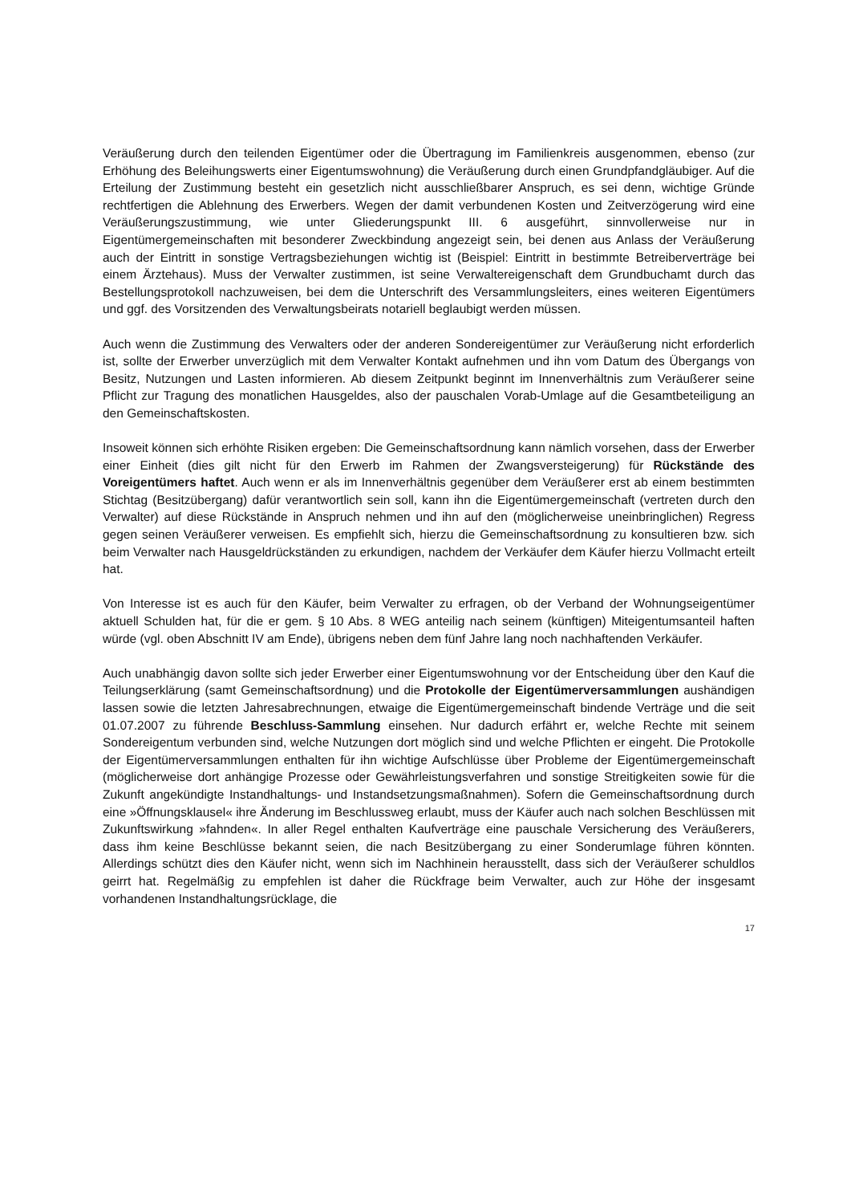Veräußerung durch den teilenden Eigentümer oder die Übertragung im Familienkreis ausgenommen, ebenso (zur Erhöhung des Beleihungswerts einer Eigentumswohnung) die Veräußerung durch einen Grundpfandgläubiger. Auf die Erteilung der Zustimmung besteht ein gesetzlich nicht ausschließbarer Anspruch, es sei denn, wichtige Gründe rechtfertigen die Ablehnung des Erwerbers. Wegen der damit verbundenen Kosten und Zeitverzögerung wird eine Veräußerungszustimmung, wie unter Gliederungspunkt III. 6 ausgeführt, sinnvollerweise nur in Eigentümergemeinschaften mit besonderer Zweckbindung angezeigt sein, bei denen aus Anlass der Veräußerung auch der Eintritt in sonstige Vertragsbeziehungen wichtig ist (Beispiel: Eintritt in bestimmte Betreiberverträge bei einem Ärztehaus). Muss der Verwalter zustimmen, ist seine Verwaltereigenschaft dem Grundbuchamt durch das Bestellungsprotokoll nachzuweisen, bei dem die Unterschrift des Versammlungsleiters, eines weiteren Eigentümers und ggf. des Vorsitzenden des Verwaltungsbeirats notariell beglaubigt werden müssen.
Auch wenn die Zustimmung des Verwalters oder der anderen Sondereigentümer zur Veräußerung nicht erforderlich ist, sollte der Erwerber unverzüglich mit dem Verwalter Kontakt aufnehmen und ihn vom Datum des Übergangs von Besitz, Nutzungen und Lasten informieren. Ab diesem Zeitpunkt beginnt im Innenverhältnis zum Veräußerer seine Pflicht zur Tragung des monatlichen Hausgeldes, also der pauschalen Vorab-Umlage auf die Gesamtbeteiligung an den Gemeinschaftskosten.
Insoweit können sich erhöhte Risiken ergeben: Die Gemeinschaftsordnung kann nämlich vorsehen, dass der Erwerber einer Einheit (dies gilt nicht für den Erwerb im Rahmen der Zwangsversteigerung) für Rückstände des Voreigentümers haftet. Auch wenn er als im Innenverhältnis gegenüber dem Veräußerer erst ab einem bestimmten Stichtag (Besitzübergang) dafür verantwortlich sein soll, kann ihn die Eigentümergemeinschaft (vertreten durch den Verwalter) auf diese Rückstände in Anspruch nehmen und ihn auf den (möglicherweise uneinbringlichen) Regress gegen seinen Veräußerer verweisen. Es empfiehlt sich, hierzu die Gemeinschaftsordnung zu konsultieren bzw. sich beim Verwalter nach Hausgeldrückständen zu erkundigen, nachdem der Verkäufer dem Käufer hierzu Vollmacht erteilt hat.
Von Interesse ist es auch für den Käufer, beim Verwalter zu erfragen, ob der Verband der Wohnungseigentümer aktuell Schulden hat, für die er gem. § 10 Abs. 8 WEG anteilig nach seinem (künftigen) Miteigentumsanteil haften würde (vgl. oben Abschnitt IV am Ende), übrigens neben dem fünf Jahre lang noch nachhaftenden Verkäufer.
Auch unabhängig davon sollte sich jeder Erwerber einer Eigentumswohnung vor der Entscheidung über den Kauf die Teilungserklärung (samt Gemeinschaftsordnung) und die Protokolle der Eigentümerversammlungen aushändigen lassen sowie die letzten Jahresabrechnungen, etwaige die Eigentümergemeinschaft bindende Verträge und die seit 01.07.2007 zu führende Beschluss-Sammlung einsehen. Nur dadurch erfährt er, welche Rechte mit seinem Sondereigentum verbunden sind, welche Nutzungen dort möglich sind und welche Pflichten er eingeht. Die Protokolle der Eigentümerversammlungen enthalten für ihn wichtige Aufschlüsse über Probleme der Eigentümergemeinschaft (möglicherweise dort anhängige Prozesse oder Gewährleistungsverfahren und sonstige Streitigkeiten sowie für die Zukunft angekündigte Instandhaltungs- und Instandsetzungsmaßnahmen). Sofern die Gemeinschaftsordnung durch eine »Öffnungsklausel« ihre Änderung im Beschlussweg erlaubt, muss der Käufer auch nach solchen Beschlüssen mit Zukunftswirkung »fahnden«. In aller Regel enthalten Kaufverträge eine pauschale Versicherung des Veräußerers, dass ihm keine Beschlüsse bekannt seien, die nach Besitzübergang zu einer Sonderumlage führen könnten. Allerdings schützt dies den Käufer nicht, wenn sich im Nachhinein herausstellt, dass sich der Veräußerer schuldlos geirrt hat. Regelmäßig zu empfehlen ist daher die Rückfrage beim Verwalter, auch zur Höhe der insgesamt vorhandenen Instandhaltungsrücklage, die
17